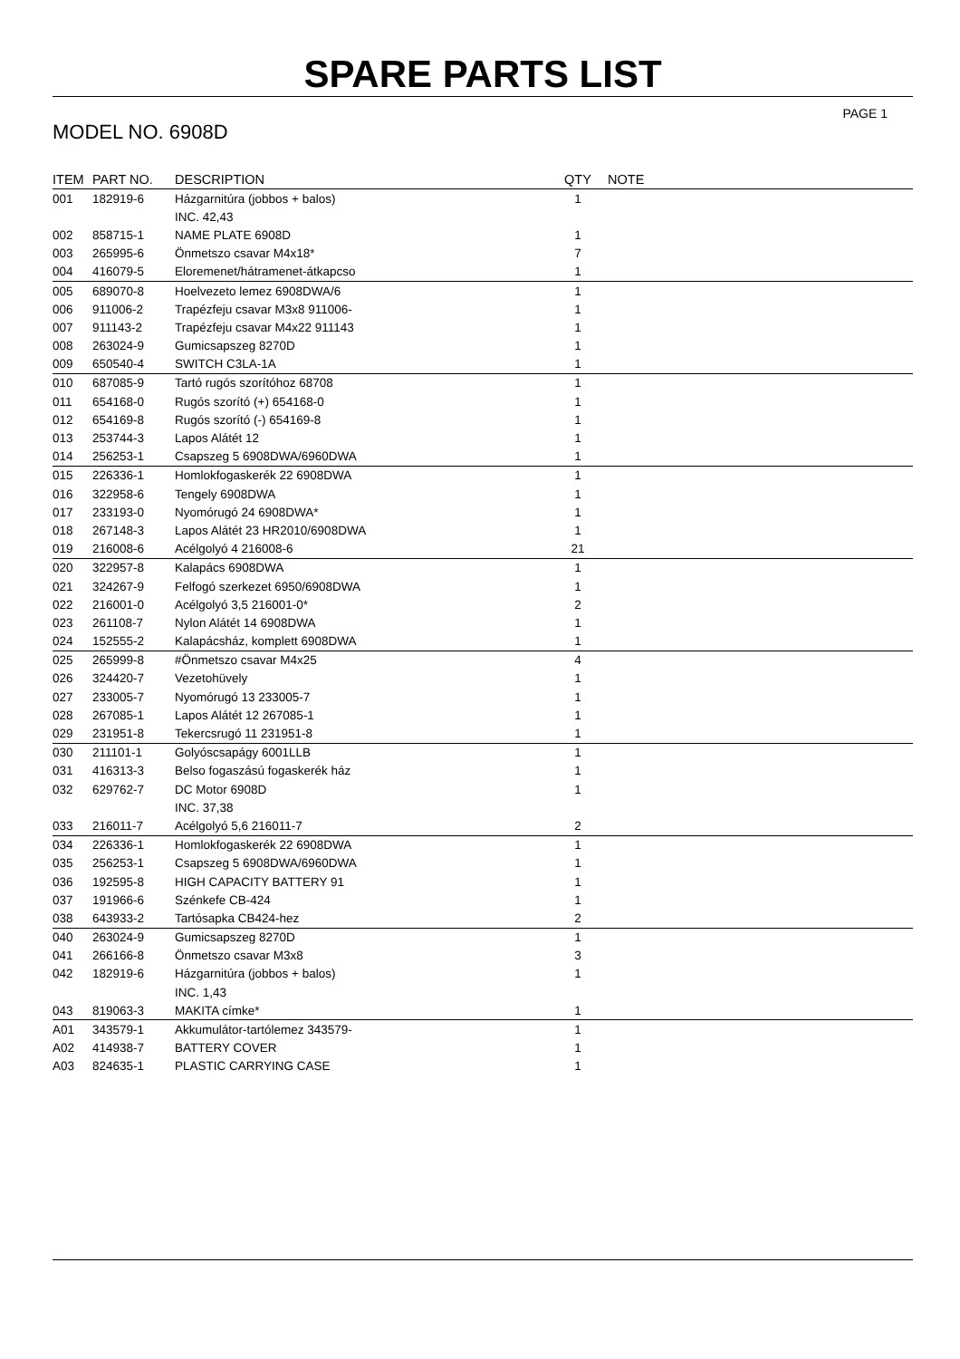SPARE PARTS LIST
PAGE 1
MODEL NO. 6908D
| ITEM | PART NO. | DESCRIPTION | QTY | NOTE |
| --- | --- | --- | --- | --- |
| 001 | 182919-6 | Házgarnitúra (jobbos + balos) | 1 | |
| | | INC. 42,43 | | |
| 002 | 858715-1 | NAME PLATE 6908D | 1 | |
| 003 | 265995-6 | Önmetszo csavar M4x18* | 7 | |
| 004 | 416079-5 | Eloremenet/hátramenet-átkapcso | 1 | |
| 005 | 689070-8 | Hoelvezeto lemez 6908DWA/6 | 1 | |
| 006 | 911006-2 | Trapézfeju csavar M3x8 911006- | 1 | |
| 007 | 911143-2 | Trapézfeju csavar M4x22 911143 | 1 | |
| 008 | 263024-9 | Gumicsapszeg 8270D | 1 | |
| 009 | 650540-4 | SWITCH C3LA-1A | 1 | |
| 010 | 687085-9 | Tartó rugós szorítóhoz 68708 | 1 | |
| 011 | 654168-0 | Rugós szorító (+) 654168-0 | 1 | |
| 012 | 654169-8 | Rugós szorító (-) 654169-8 | 1 | |
| 013 | 253744-3 | Lapos Alátét 12 | 1 | |
| 014 | 256253-1 | Csapszeg 5 6908DWA/6960DWA | 1 | |
| 015 | 226336-1 | Homlokfogaskerék 22 6908DWA | 1 | |
| 016 | 322958-6 | Tengely 6908DWA | 1 | |
| 017 | 233193-0 | Nyomórugó 24 6908DWA* | 1 | |
| 018 | 267148-3 | Lapos Alátét 23 HR2010/6908DWA | 1 | |
| 019 | 216008-6 | Acélgolyó 4 216008-6 | 21 | |
| 020 | 322957-8 | Kalapács 6908DWA | 1 | |
| 021 | 324267-9 | Felfogó szerkezet 6950/6908DWA | 1 | |
| 022 | 216001-0 | Acélgolyó 3,5 216001-0* | 2 | |
| 023 | 261108-7 | Nylon Alátét 14 6908DWA | 1 | |
| 024 | 152555-2 | Kalapácsház, komplett 6908DWA | 1 | |
| 025 | 265999-8 | #Önmetszo csavar M4x25 | 4 | |
| 026 | 324420-7 | Vezetohüvely | 1 | |
| 027 | 233005-7 | Nyomórugó 13 233005-7 | 1 | |
| 028 | 267085-1 | Lapos Alátét 12 267085-1 | 1 | |
| 029 | 231951-8 | Tekercsrugó 11 231951-8 | 1 | |
| 030 | 211101-1 | Golyóscsapágy 6001LLB | 1 | |
| 031 | 416313-3 | Belso fogaszású fogaskerék ház | 1 | |
| 032 | 629762-7 | DC Motor 6908D | 1 | |
| | | INC. 37,38 | | |
| 033 | 216011-7 | Acélgolyó 5,6 216011-7 | 2 | |
| 034 | 226336-1 | Homlokfogaskerék 22 6908DWA | 1 | |
| 035 | 256253-1 | Csapszeg 5 6908DWA/6960DWA | 1 | |
| 036 | 192595-8 | HIGH CAPACITY BATTERY 91 | 1 | |
| 037 | 191966-6 | Szénkefe CB-424 | 1 | |
| 038 | 643933-2 | Tartósapka CB424-hez | 2 | |
| 040 | 263024-9 | Gumicsapszeg 8270D | 1 | |
| 041 | 266166-8 | Önmetszo csavar M3x8 | 3 | |
| 042 | 182919-6 | Házgarnitúra (jobbos + balos) | 1 | |
| | | INC. 1,43 | | |
| 043 | 819063-3 | MAKITA címke* | 1 | |
| A01 | 343579-1 | Akkumulátor-tartólemez 343579- | 1 | |
| A02 | 414938-7 | BATTERY COVER | 1 | |
| A03 | 824635-1 | PLASTIC CARRYING CASE | 1 | |